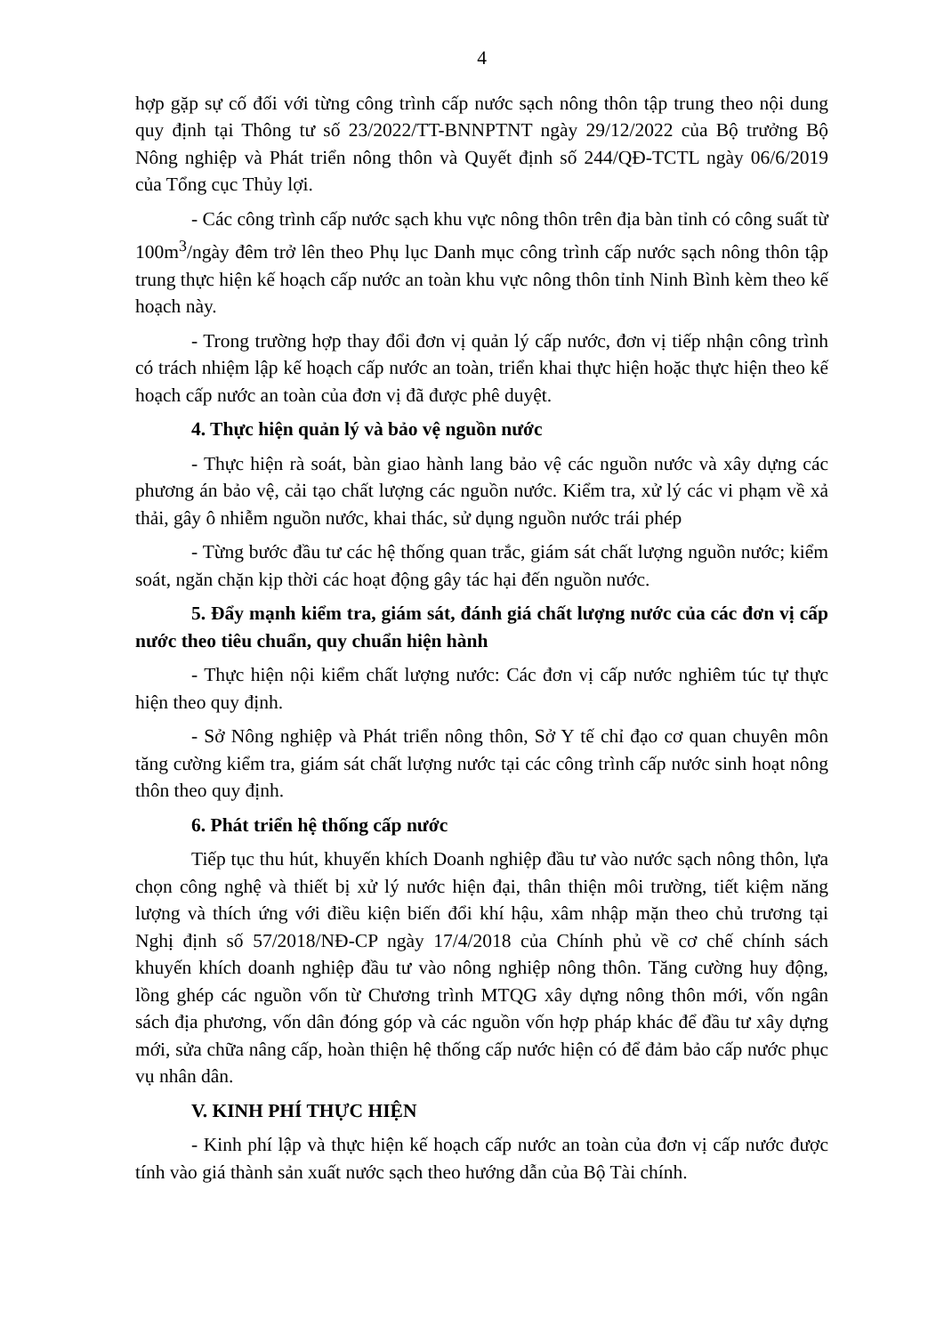4
hợp gặp sự cố đối với từng công trình cấp nước sạch nông thôn tập trung theo nội dung quy định tại Thông tư số 23/2022/TT-BNNPTNT ngày 29/12/2022 của Bộ trưởng Bộ Nông nghiệp và Phát triển nông thôn và Quyết định số 244/QĐ-TCTL ngày 06/6/2019 của Tổng cục Thủy lợi.
- Các công trình cấp nước sạch khu vực nông thôn trên địa bàn tỉnh có công suất từ 100m<sup>3</sup>/ngày đêm trở lên theo Phụ lục Danh mục công trình cấp nước sạch nông thôn tập trung thực hiện kế hoạch cấp nước an toàn khu vực nông thôn tỉnh Ninh Bình kèm theo kế hoạch này.
- Trong trường hợp thay đổi đơn vị quản lý cấp nước, đơn vị tiếp nhận công trình có trách nhiệm lập kế hoạch cấp nước an toàn, triển khai thực hiện hoặc thực hiện theo kế hoạch cấp nước an toàn của đơn vị đã được phê duyệt.
4. Thực hiện quản lý và bảo vệ nguồn nước
- Thực hiện rà soát, bàn giao hành lang bảo vệ các nguồn nước và xây dựng các phương án bảo vệ, cải tạo chất lượng các nguồn nước. Kiểm tra, xử lý các vi phạm về xả thải, gây ô nhiễm nguồn nước, khai thác, sử dụng nguồn nước trái phép
- Từng bước đầu tư các hệ thống quan trắc, giám sát chất lượng nguồn nước; kiểm soát, ngăn chặn kịp thời các hoạt động gây tác hại đến nguồn nước.
5. Đẩy mạnh kiểm tra, giám sát, đánh giá chất lượng nước của các đơn vị cấp nước theo tiêu chuẩn, quy chuẩn hiện hành
- Thực hiện nội kiểm chất lượng nước: Các đơn vị cấp nước nghiêm túc tự thực hiện theo quy định.
- Sở Nông nghiệp và Phát triển nông thôn, Sở Y tế chỉ đạo cơ quan chuyên môn tăng cường kiểm tra, giám sát chất lượng nước tại các công trình cấp nước sinh hoạt nông thôn theo quy định.
6. Phát triển hệ thống cấp nước
Tiếp tục thu hút, khuyến khích Doanh nghiệp đầu tư vào nước sạch nông thôn, lựa chọn công nghệ và thiết bị xử lý nước hiện đại, thân thiện môi trường, tiết kiệm năng lượng và thích ứng với điều kiện biến đổi khí hậu, xâm nhập mặn theo chủ trương tại Nghị định số 57/2018/NĐ-CP ngày 17/4/2018 của Chính phủ về cơ chế chính sách khuyến khích doanh nghiệp đầu tư vào nông nghiệp nông thôn. Tăng cường huy động, lồng ghép các nguồn vốn từ Chương trình MTQG xây dựng nông thôn mới, vốn ngân sách địa phương, vốn dân đóng góp và các nguồn vốn hợp pháp khác để đầu tư xây dựng mới, sửa chữa nâng cấp, hoàn thiện hệ thống cấp nước hiện có để đảm bảo cấp nước phục vụ nhân dân.
V. KINH PHÍ THỰC HIỆN
- Kinh phí lập và thực hiện kế hoạch cấp nước an toàn của đơn vị cấp nước được tính vào giá thành sản xuất nước sạch theo hướng dẫn của Bộ Tài chính.